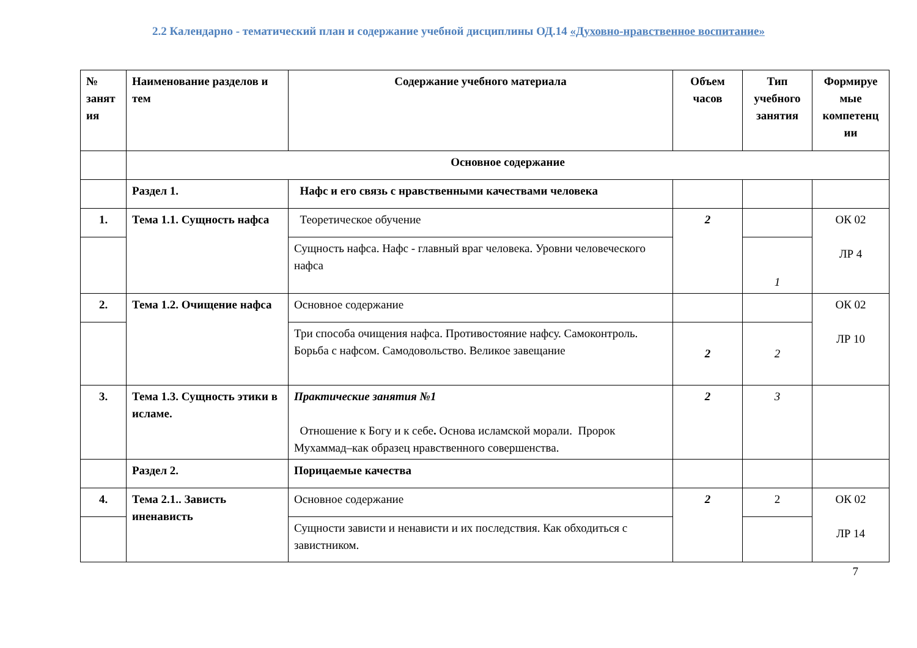2.2 Календарно - тематический план и содержание учебной дисциплины ОД.14 «Духовно-нравственное воспитание»
| № занят ия | Наименование разделов и тем | Содержание учебного материала | Объем часов | Тип учебного занятия | Формируе мые компетенц ии |
| --- | --- | --- | --- | --- | --- |
| | Основное содержание | | | | |
| | Раздел 1. | Нафс и его связь с нравственными качествами человека | | | |
| 1. | Тема 1.1. Сущность нафса | Теоретическое обучение | 2 | | ОК 02 ЛР 4 |
| | | Сущность нафса. Нафс - главный враг человека. Уровни человеческого нафса | | 1 | |
| 2. | Тема 1.2. Очищение нафса | Основное содержание | | | ОК 02 ЛР 10 |
| | | Три способа очищения нафса. Противостояние нафсу. Самоконтроль. Борьба с нафсом. Самодовольство. Великое завещание | 2 | 2 | |
| 3. | Тема 1.3. Сущность этики в исламе. | Практические занятия №1 Отношение к Богу и к себе . Основа исламской морали. Пророк Мухаммад–как образец нравственного совершенства. | 2 | 3 | |
| | Раздел 2. | Порицаемые качества | | | |
| 4. | Тема 2.1.. Зависть иненависть | Основное содержание | 2 | 2 | ОК 02 ЛР 14 |
| | | Сущности зависти и ненависти и их последствия. Как обходиться с завистником. | | | |
7